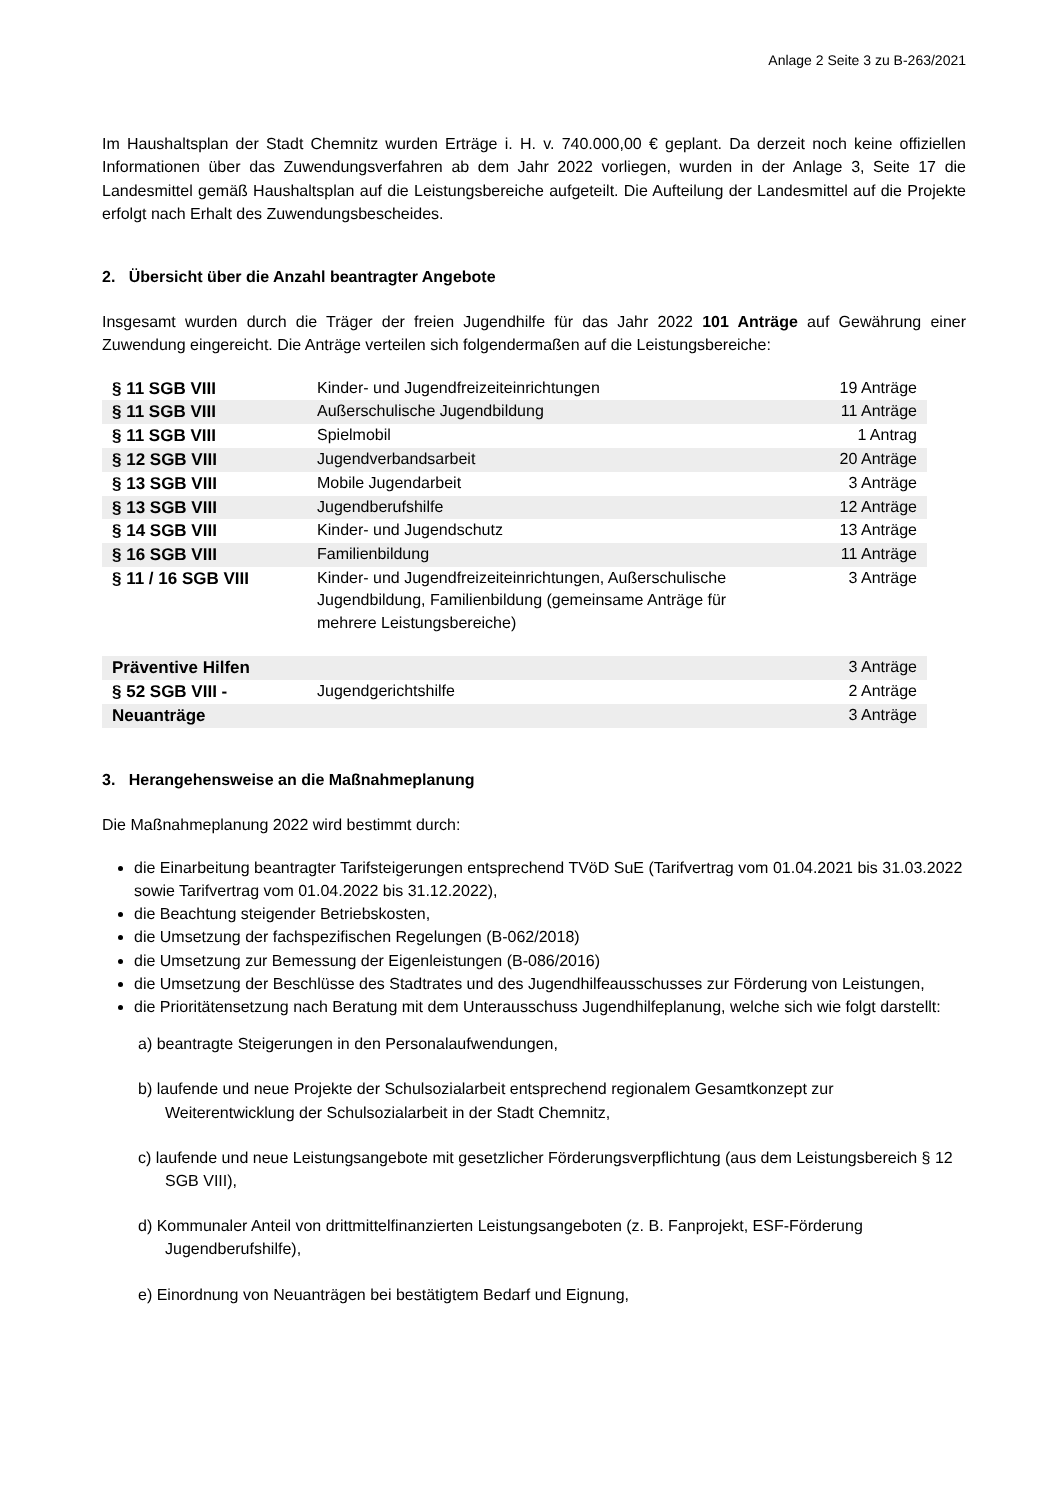Anlage 2 Seite 3 zu B-263/2021
Im Haushaltsplan der Stadt Chemnitz wurden Erträge i. H. v. 740.000,00 € geplant. Da derzeit noch keine offiziellen Informationen über das Zuwendungsverfahren ab dem Jahr 2022 vorliegen, wurden in der Anlage 3, Seite 17 die Landesmittel gemäß Haushaltsplan auf die Leistungsbereiche aufgeteilt. Die Aufteilung der Landesmittel auf die Projekte erfolgt nach Erhalt des Zuwendungsbescheides.
2. Übersicht über die Anzahl beantragter Angebote
Insgesamt wurden durch die Träger der freien Jugendhilfe für das Jahr 2022 101 Anträge auf Gewährung einer Zuwendung eingereicht. Die Anträge verteilen sich folgendermaßen auf die Leistungsbereiche:
| § 11 SGB VIII | Kinder- und Jugendfreizeiteinrichtungen | 19 Anträge |
| § 11 SGB VIII | Außerschulische Jugendbildung | 11 Anträge |
| § 11 SGB VIII | Spielmobil | 1 Antrag |
| § 12 SGB VIII | Jugendverbandsarbeit | 20 Anträge |
| § 13 SGB VIII | Mobile Jugendarbeit | 3 Anträge |
| § 13 SGB VIII | Jugendberufshilfe | 12 Anträge |
| § 14 SGB VIII | Kinder- und Jugendschutz | 13 Anträge |
| § 16 SGB VIII | Familienbildung | 11 Anträge |
| § 11 / 16 SGB VIII | Kinder- und Jugendfreizeiteinrichtungen, Außerschulische Jugendbildung, Familienbildung (gemeinsame Anträge für mehrere Leistungsbereiche) | 3 Anträge |
| Präventive Hilfen | | 3 Anträge |
| § 52 SGB VIII - | Jugendgerichtshilfe | 2 Anträge |
| Neuanträge | | 3 Anträge |
3. Herangehensweise an die Maßnahmeplanung
Die Maßnahmeplanung 2022 wird bestimmt durch:
die Einarbeitung beantragter Tarifsteigerungen entsprechend TVöD SuE (Tarifvertrag vom 01.04.2021 bis 31.03.2022 sowie Tarifvertrag vom 01.04.2022 bis 31.12.2022),
die Beachtung steigender Betriebskosten,
die Umsetzung der fachspezifischen Regelungen (B-062/2018)
die Umsetzung zur Bemessung der Eigenleistungen (B-086/2016)
die Umsetzung der Beschlüsse des Stadtrates und des Jugendhilfeausschusses zur Förderung von Leistungen,
die Prioritätensetzung nach Beratung mit dem Unterausschuss Jugendhilfeplanung, welche sich wie folgt darstellt:
a) beantragte Steigerungen in den Personalaufwendungen,
b) laufende und neue Projekte der Schulsozialarbeit entsprechend regionalem Gesamtkonzept zur Weiterentwicklung der Schulsozialarbeit in der Stadt Chemnitz,
c) laufende und neue Leistungsangebote mit gesetzlicher Förderungsverpflichtung (aus dem Leistungsbereich § 12 SGB VIII),
d) Kommunaler Anteil von drittmittelfinanzierten Leistungsangeboten (z. B. Fanprojekt, ESF-Förderung Jugendberufshilfe),
e) Einordnung von Neuanträgen bei bestätigtem Bedarf und Eignung,